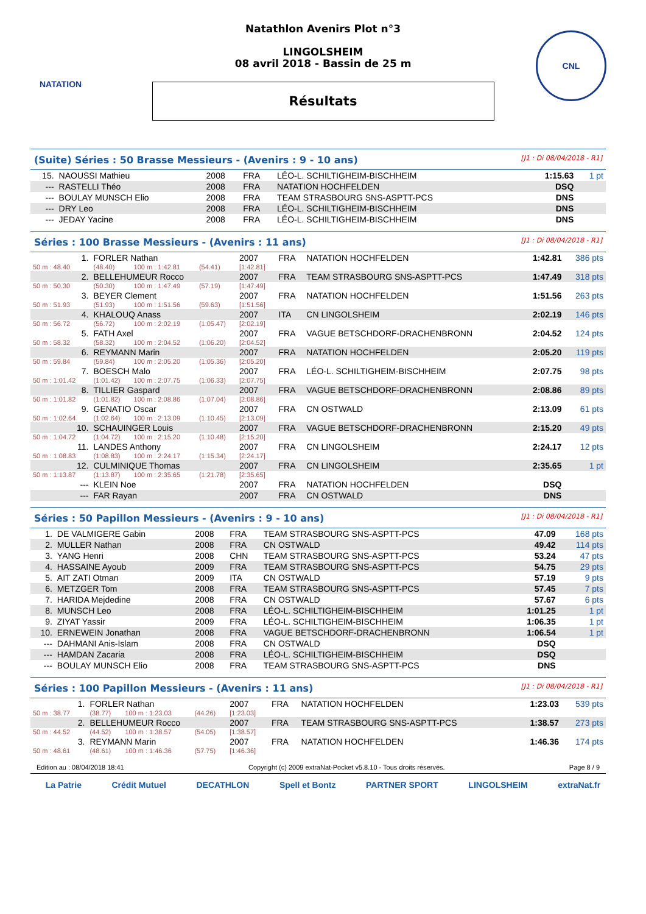NATATION CNL
Natathlon Avenirs Plot n°3
LINGOLSHEIM
08 avril 2018 - Bassin de 25 m
Résultats
(Suite) Séries : 50 Brasse Messieurs - (Avenirs : 9 - 10 ans) [J1 : Di 08/04/2018 - R1]
| 15. | NAOUSSI Mathieu | 2008 | FRA | LÉO-L. SCHILTIGHEIM-BISCHHEIM | 1:15.63 | 1 pt |
| --- | RASTELLI Théo | 2008 | FRA | NATATION HOCHFELDEN | DSQ | |
| --- | BOULAY MUNSCH Elio | 2008 | FRA | TEAM STRASBOURG SNS-ASPTT-PCS | DNS | |
| --- | DRY Leo | 2008 | FRA | LÉO-L. SCHILTIGHEIM-BISCHHEIM | DNS | |
| --- | JEDAY Yacine | 2008 | FRA | LÉO-L. SCHILTIGHEIM-BISCHHEIM | DNS | |
Séries : 100 Brasse Messieurs - (Avenirs : 11 ans) [J1 : Di 08/04/2018 - R1]
| 1. | FORLER Nathan | | | 2007 | FRA | NATATION HOCHFELDEN | 1:42.81 | 386 pts |
| 50 m : 48.40 | (48.40) | 100 m : 1:42.81 | (54.41) | [1:42.81] | | | | |
| 2. | BELLEHUMEUR Rocco | | | 2007 | FRA | TEAM STRASBOURG SNS-ASPTT-PCS | 1:47.49 | 318 pts |
| 50 m : 50.30 | (50.30) | 100 m : 1:47.49 | (57.19) | [1:47.49] | | | | |
| 3. | BEYER Clement | | | 2007 | FRA | NATATION HOCHFELDEN | 1:51.56 | 263 pts |
| 50 m : 51.93 | (51.93) | 100 m : 1:51.56 | (59.63) | [1:51.56] | | | | |
| 4. | KHALOUQ Anass | | | 2007 | ITA | CN LINGOLSHEIM | 2:02.19 | 146 pts |
| 50 m : 56.72 | (56.72) | 100 m : 2:02.19 | (1:05.47) | [2:02.19] | | | | |
| 5. | FATH Axel | | | 2007 | FRA | VAGUE BETSCHDORF-DRACHENBRONN | 2:04.52 | 124 pts |
| 50 m : 58.32 | (58.32) | 100 m : 2:04.52 | (1:06.20) | [2:04.52] | | | | |
| 6. | REYMANN Marin | | | 2007 | FRA | NATATION HOCHFELDEN | 2:05.20 | 119 pts |
| 50 m : 59.84 | (59.84) | 100 m : 2:05.20 | (1:05.36) | [2:05.20] | | | | |
| 7. | BOESCH Malo | | | 2007 | FRA | LÉO-L. SCHILTIGHEIM-BISCHHEIM | 2:07.75 | 98 pts |
| 50 m : 1:01.42 | (1:01.42) | 100 m : 2:07.75 | (1:06.33) | [2:07.75] | | | | |
| 8. | TILLIER Gaspard | | | 2007 | FRA | VAGUE BETSCHDORF-DRACHENBRONN | 2:08.86 | 89 pts |
| 50 m : 1:01.82 | (1:01.82) | 100 m : 2:08.86 | (1:07.04) | [2:08.86] | | | | |
| 9. | GENATIO Oscar | | | 2007 | FRA | CN OSTWALD | 2:13.09 | 61 pts |
| 50 m : 1:02.64 | (1:02.64) | 100 m : 2:13.09 | (1:10.45) | [2:13.09] | | | | |
| 10. | SCHAUINGER Louis | | | 2007 | FRA | VAGUE BETSCHDORF-DRACHENBRONN | 2:15.20 | 49 pts |
| 50 m : 1:04.72 | (1:04.72) | 100 m : 2:15.20 | (1:10.48) | [2:15.20] | | | | |
| 11. | LANDES Anthony | | | 2007 | FRA | CN LINGOLSHEIM | 2:24.17 | 12 pts |
| 50 m : 1:08.83 | (1:08.83) | 100 m : 2:24.17 | (1:15.34) | [2:24.17] | | | | |
| 12. | CULMINIQUE Thomas | | | 2007 | FRA | CN LINGOLSHEIM | 2:35.65 | 1 pt |
| 50 m : 1:13.87 | (1:13.87) | 100 m : 2:35.65 | (1:21.78) | [2:35.65] | | | | |
| --- | KLEIN Noe | | | 2007 | FRA | NATATION HOCHFELDEN | DSQ | |
| --- | FAR Rayan | | | 2007 | FRA | CN OSTWALD | DNS | |
Séries : 50 Papillon Messieurs - (Avenirs : 9 - 10 ans) [J1 : Di 08/04/2018 - R1]
| 1. | DE VALMIGERE Gabin | 2008 | FRA | TEAM STRASBOURG SNS-ASPTT-PCS | 47.09 | 168 pts |
| 2. | MULLER Nathan | 2008 | FRA | CN OSTWALD | 49.42 | 114 pts |
| 3. | YANG Henri | 2008 | CHN | TEAM STRASBOURG SNS-ASPTT-PCS | 53.24 | 47 pts |
| 4. | HASSAINE Ayoub | 2009 | FRA | TEAM STRASBOURG SNS-ASPTT-PCS | 54.75 | 29 pts |
| 5. | AIT ZATI Otman | 2009 | ITA | CN OSTWALD | 57.19 | 9 pts |
| 6. | METZGER Tom | 2008 | FRA | TEAM STRASBOURG SNS-ASPTT-PCS | 57.45 | 7 pts |
| 7. | HARIDA Mejdedine | 2008 | FRA | CN OSTWALD | 57.67 | 6 pts |
| 8. | MUNSCH Leo | 2008 | FRA | LÉO-L. SCHILTIGHEIM-BISCHHEIM | 1:01.25 | 1 pt |
| 9. | ZIYAT Yassir | 2009 | FRA | LÉO-L. SCHILTIGHEIM-BISCHHEIM | 1:06.35 | 1 pt |
| 10. | ERNEWEIN Jonathan | 2008 | FRA | VAGUE BETSCHDORF-DRACHENBRONN | 1:06.54 | 1 pt |
| --- | DAHMANI Anis-Islam | 2008 | FRA | CN OSTWALD | DSQ | |
| --- | HAMDAN Zacaria | 2008 | FRA | LÉO-L. SCHILTIGHEIM-BISCHHEIM | DSQ | |
| --- | BOULAY MUNSCH Elio | 2008 | FRA | TEAM STRASBOURG SNS-ASPTT-PCS | DNS | |
Séries : 100 Papillon Messieurs - (Avenirs : 11 ans) [J1 : Di 08/04/2018 - R1]
| 1. | FORLER Nathan | | | 2007 | FRA | NATATION HOCHFELDEN | 1:23.03 | 539 pts |
| 50 m : 38.77 | (38.77) | 100 m : 1:23.03 | (44.26) | [1:23.03] | | | | |
| 2. | BELLEHUMEUR Rocco | | | 2007 | FRA | TEAM STRASBOURG SNS-ASPTT-PCS | 1:38.57 | 273 pts |
| 50 m : 44.52 | (44.52) | 100 m : 1:38.57 | (54.05) | [1:38.57] | | | | |
| 3. | REYMANN Marin | | | 2007 | FRA | NATATION HOCHFELDEN | 1:46.36 | 174 pts |
| 50 m : 48.61 | (48.61) | 100 m : 1:46.36 | (57.75) | [1:46.36] | | | | |
Edition au : 08/04/2018 18:41 Copyright (c) 2009 extraNat-Pocket v5.8.10 - Tous droits réservés. Page 8 / 9
La Patrie Crédit Mutuel DECATHLON Spell et Bontz PARTNER SPORT LINGOLSHEIM extraNat.fr